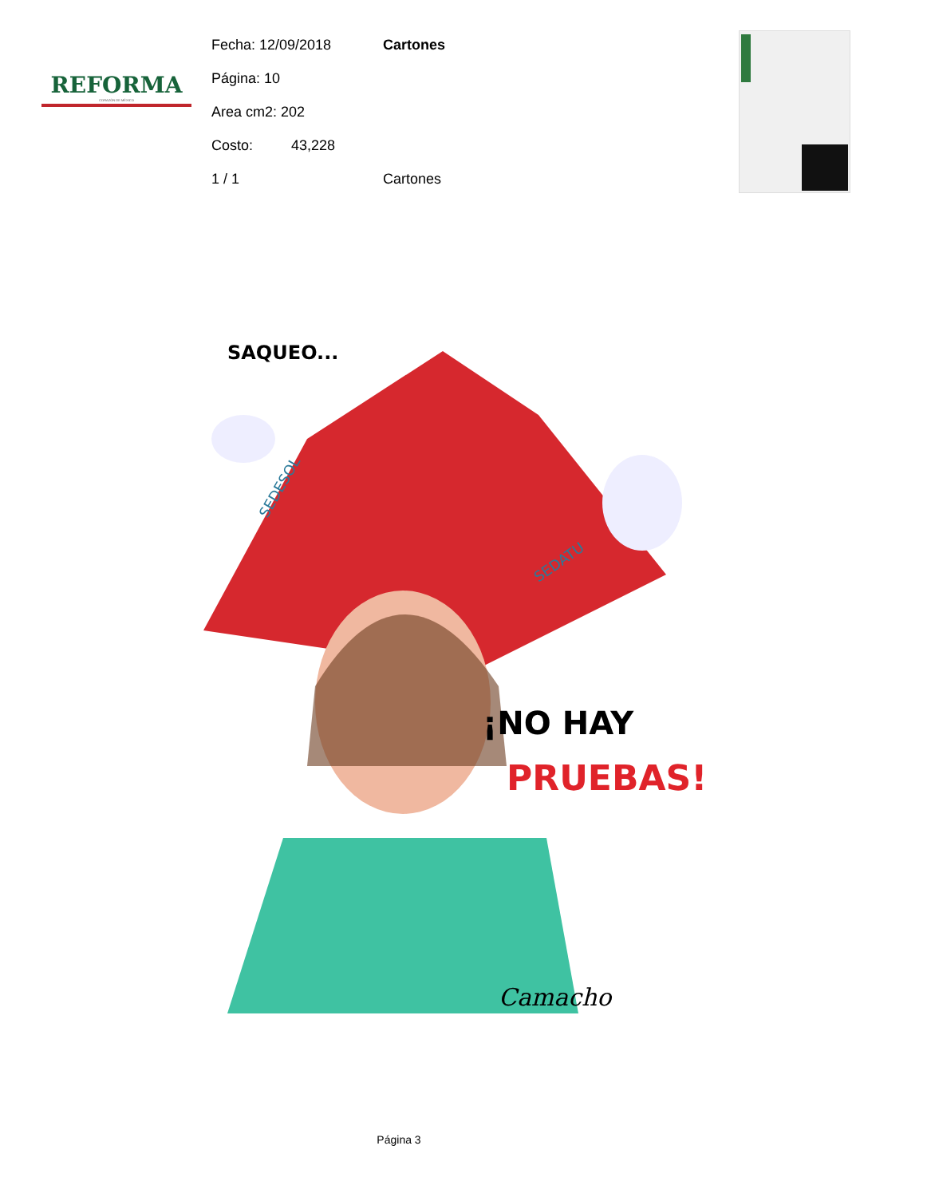REFORMA
CORAZÓN DE MÉXICO
Fecha: 12/09/2018 Cartones
Página: 10
Area cm2: 202
Costo: 43,228
1 / 1 Cartones
SAQUEO...
¡NO HAY
PRUEBAS!
SEDESOL
SEDATU
Camacho
Página 3